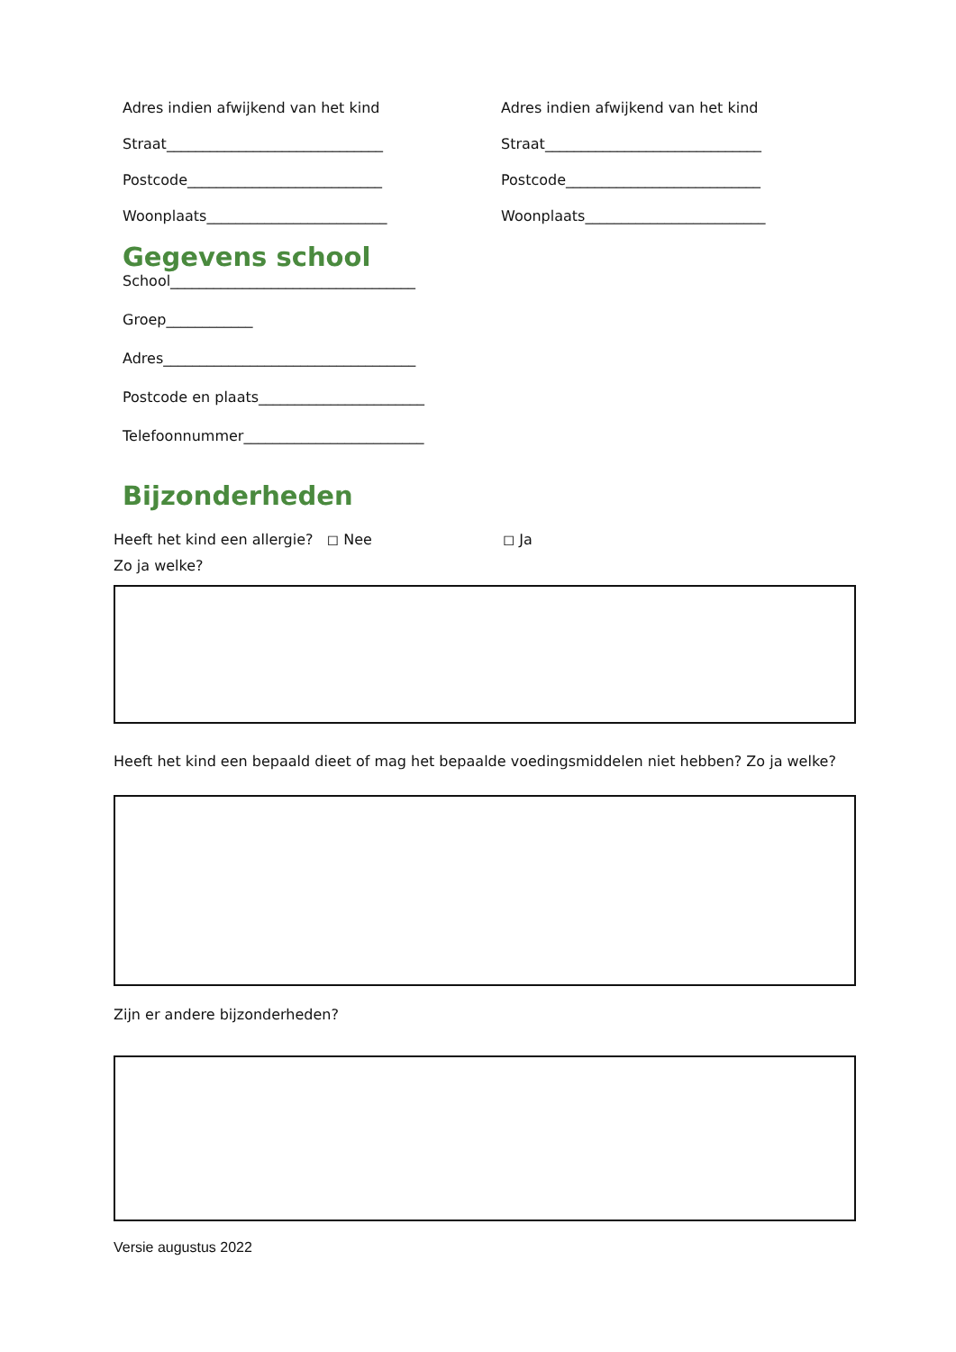Adres indien afwijkend van het kind
Straat______________________________
Postcode___________________________
Woonplaats_________________________
Adres indien afwijkend van het kind
Straat______________________________
Postcode___________________________
Woonplaats_________________________
Gegevens school
School__________________________________
Groep____________
Adres___________________________________
Postcode en plaats_______________________
Telefoonnummer_________________________
Bijzonderheden
Heeft het kind een allergie? ◻ Nee ◻ Ja
Zo ja welke?
Heeft het kind een bepaald dieet of mag het bepaalde voedingsmiddelen niet hebben? Zo ja welke?
Zijn er andere bijzonderheden?
Versie augustus 2022